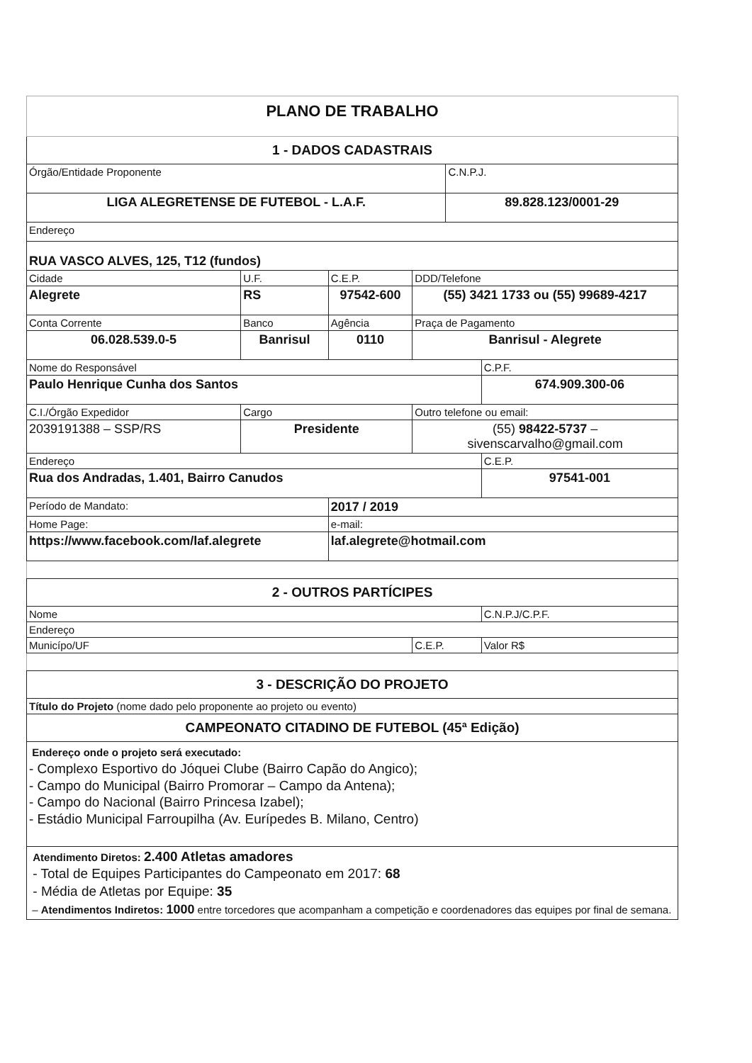| PLANO DE TRABALHO | | | | | |
| 1 - DADOS CADASTRAIS | | | | | |
| Órgão/Entidade Proponente | | | | C.N.P.J. | |
| LIGA ALEGRETENSE DE FUTEBOL - L.A.F. | | | | 89.828.123/0001-29 | |
| Endereço | | | | | |
| RUA VASCO ALVES, 125, T12 (fundos) | | | | | |
| Cidade | U.F. | C.E.P. | DDD/Telefone | | |
| Alegrete | RS | 97542-600 | (55) 3421 1733 ou (55) 99689-4217 | | |
| Conta Corrente | Banco | Agência | Praça de Pagamento | | |
| 06.028.539.0-5 | Banrisul | 0110 | Banrisul - Alegrete | | |
| Nome do Responsável | | | | | C.P.F. |
| Paulo Henrique Cunha dos Santos | | | | | 674.909.300-06 |
| C.I./Órgão Expedidor | Cargo | | Outro telefone ou email: | | |
| 2039191388 – SSP/RS | Presidente | | (55) 98422-5737 – sivenscarvalho@gmail.com | | |
| Endereço | | | | | C.E.P. |
| Rua dos Andradas, 1.401, Bairro Canudos | | | | | 97541-001 |
| Período de Mandato: | | 2017 / 2019 | | | |
| Home Page: | | e-mail: | | | |
| https://www.facebook.com/laf.alegrete | | laf.alegrete@hotmail.com | | | |
| 2 - OUTROS PARTÍCIPES | | | | | |
| Nome | | | | | C.N.P.J/C.P.F. |
| Endereço | | | | | |
| Municípo/UF | | | C.E.P. | | Valor R$ |
| 3 - DESCRIÇÃO DO PROJETO | | | | | |
| Título do Projeto (nome dado pelo proponente ao projeto ou evento) | | | | | |
| CAMPEONATO CITADINO DE FUTEBOL (45ª Edição) | | | | | |
| Endereço onde o projeto será executado: - Complexo Esportivo do Jóquei Clube (Bairro Capão do Angico); - Campo do Municipal (Bairro Promorar – Campo da Antena); - Campo do Nacional (Bairro Princesa Izabel); - Estádio Municipal Farroupilha (Av. Eurípedes B. Milano, Centro) | | | | | |
| Atendimento Diretos: 2.400 Atletas amadores - Total de Equipes Participantes do Campeonato em 2017: 68 - Média de Atletas por Equipe: 35 – Atendimentos Indiretos: 1000 entre torcedores que acompanham a competição e coordenadores das equipes por final de semana. | | | | | |